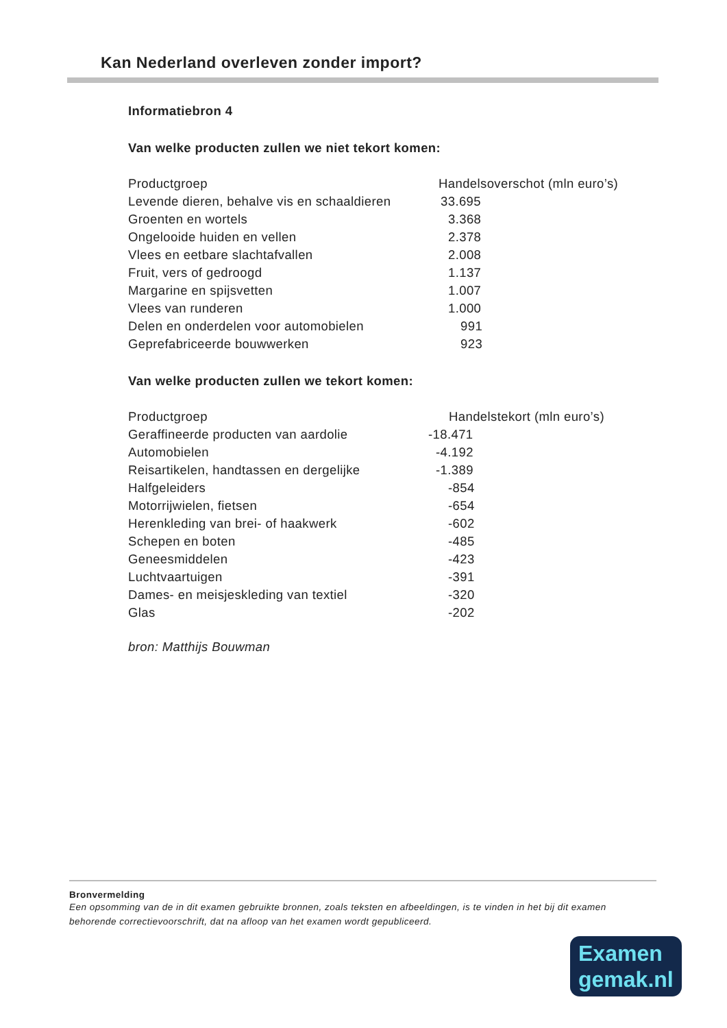Kan Nederland overleven zonder import?
Informatiebron 4
Van welke producten zullen we niet tekort komen:
| Productgroep | Handelsoverschot (mln euro’s) |
| Levende dieren, behalve vis en schaaldieren | 33.695 |
| Groenten en wortels | 3.368 |
| Ongelooide huiden en vellen | 2.378 |
| Vlees en eetbare slachtafvallen | 2.008 |
| Fruit, vers of gedroogd | 1.137 |
| Margarine en spijsvetten | 1.007 |
| Vlees van runderen | 1.000 |
| Delen en onderdelen voor automobielen | 991 |
| Geprefabriceerde bouwwerken | 923 |
Van welke producten zullen we tekort komen:
| Productgroep | | Handelstekort (mln euro’s) |
| Geraffineerde producten van aardolie | -18.471 | |
| Automobielen | -4.192 | |
| Reisartikelen, handtassen en dergelijke | -1.389 | |
| Halfgeleiders | -854 | |
| Motorrijwielen, fietsen | -654 | |
| Herenkleding van brei- of haakwerk | -602 | |
| Schepen en boten | -485 | |
| Geneesmiddelen | -423 | |
| Luchtvaartuigen | -391 | |
| Dames- en meisjeskleding van textiel | -320 | |
| Glas | -202 | |
bron: Matthijs Bouwman
Bronvermelding
Een opsomming van de in dit examen gebruikte bronnen, zoals teksten en afbeeldingen, is te vinden in het bij dit examen behorende correctievoorschrift, dat na afloop van het examen wordt gepubliceerd.
Examen
gemak.nl